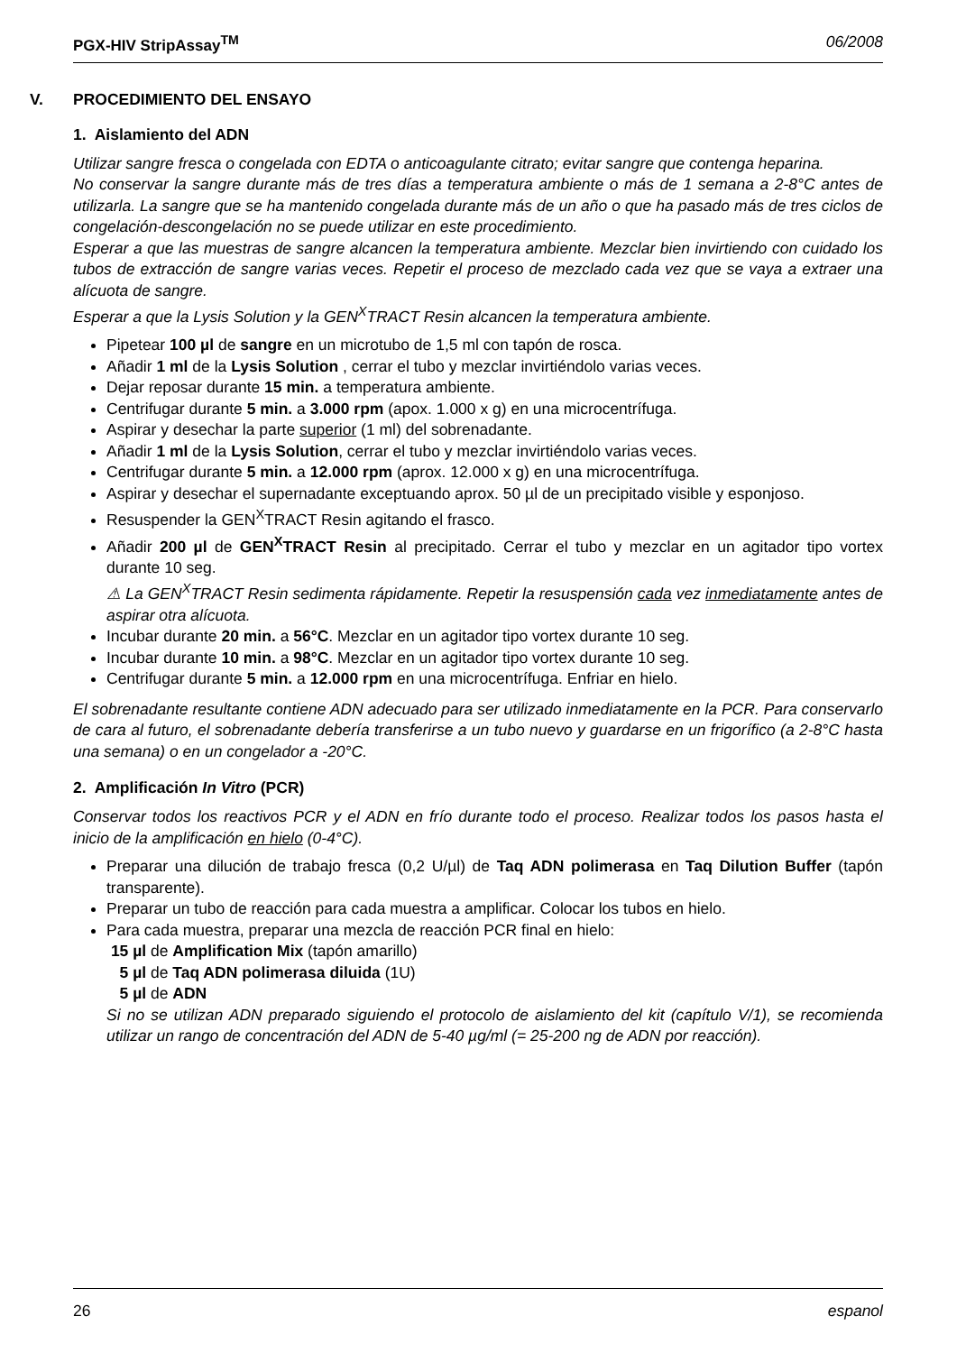PGX-HIV StripAssay<sup>TM</sup> 06/2008
V. PROCEDIMIENTO DEL ENSAYO
1. Aislamiento del ADN
Utilizar sangre fresca o congelada con EDTA o anticoagulante citrato; evitar sangre que contenga heparina.
No conservar la sangre durante más de tres días a temperatura ambiente o más de 1 semana a 2-8°C antes de utilizarla. La sangre que se ha mantenido congelada durante más de un año o que ha pasado más de tres ciclos de congelación-descongelación no se puede utilizar en este procedimiento.
Esperar a que las muestras de sangre alcancen la temperatura ambiente. Mezclar bien invirtiendo con cuidado los tubos de extracción de sangre varias veces. Repetir el proceso de mezclado cada vez que se vaya a extraer una alícuota de sangre.
Esperar a que la Lysis Solution y la GEN<sup>X</sup>TRACT Resin alcancen la temperatura ambiente.
Pipetear 100 µl de sangre en un microtubo de 1,5 ml con tapón de rosca.
Añadir 1 ml de la Lysis Solution , cerrar el tubo y mezclar invirtiéndolo varias veces.
Dejar reposar durante 15 min. a temperatura ambiente.
Centrifugar durante 5 min. a 3.000 rpm (apox. 1.000 x g) en una microcentrífuga.
Aspirar y desechar la parte superior (1 ml) del sobrenadante.
Añadir 1 ml de la Lysis Solution, cerrar el tubo y mezclar invirtiéndolo varias veces.
Centrifugar durante 5 min. a 12.000 rpm (aprox. 12.000 x g) en una microcentrífuga.
Aspirar y desechar el supernadante exceptuando aprox. 50 µl de un precipitado visible y esponjoso.
Resuspender la GEN<sup>X</sup>TRACT Resin agitando el frasco.
Añadir 200 µl de GEN<sup>X</sup>TRACT Resin al precipitado. Cerrar el tubo y mezclar en un agitador tipo vortex durante 10 seg.
⚠ La GEN<sup>X</sup>TRACT Resin sedimenta rápidamente. Repetir la resuspensión cada vez inmediatamente antes de aspirar otra alícuota.
Incubar durante 20 min. a 56°C. Mezclar en un agitador tipo vortex durante 10 seg.
Incubar durante 10 min. a 98°C. Mezclar en un agitador tipo vortex durante 10 seg.
Centrifugar durante 5 min. a 12.000 rpm en una microcentrífuga. Enfriar en hielo.
El sobrenadante resultante contiene ADN adecuado para ser utilizado inmediatamente en la PCR. Para conservarlo de cara al futuro, el sobrenadante debería transferirse a un tubo nuevo y guardarse en un frigorífico (a 2-8°C hasta una semana) o en un congelador a -20°C.
2. Amplificación In Vitro (PCR)
Conservar todos los reactivos PCR y el ADN en frío durante todo el proceso. Realizar todos los pasos hasta el inicio de la amplificación en hielo (0-4°C).
Preparar una dilución de trabajo fresca (0,2 U/µl) de Taq ADN polimerasa en Taq Dilution Buffer (tapón transparente).
Preparar un tubo de reacción para cada muestra a amplificar. Colocar los tubos en hielo.
Para cada muestra, preparar una mezcla de reacción PCR final en hielo:
15 µl de Amplification Mix (tapón amarillo)
5 µl de Taq ADN polimerasa diluida (1U)
5 µl de ADN
Si no se utilizan ADN preparado siguiendo el protocolo de aislamiento del kit (capítulo V/1), se recomienda utilizar un rango de concentración del ADN de 5-40 µg/ml (= 25-200 ng de ADN por reacción).
26 espanol